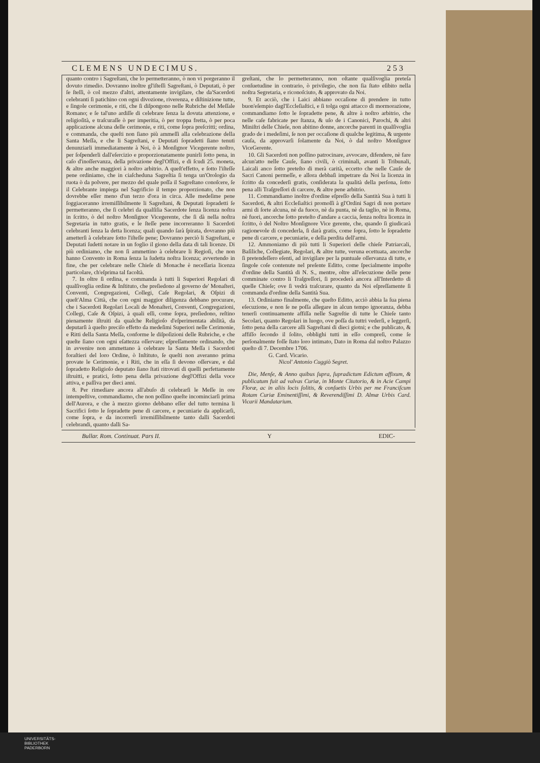CLEMENS UNDECIMUS. 253
quanto contro i Sagreſtani, che lo permetteranno, ò non vi porgeranno il dovuto rimedio. Dovranno inoltre gl'iſteſſi Sagreſtani, ò Deputati, ò per ſe ſteſſi, ò col mezzo d'altri, attentamente invigilare, che da'Sacerdoti celebranti ſi patichino con ogni divozione, riverenza, e diſtinizione tutte, e ſingole cerimonie, e riti, che ſi diſpongono nelle Rubriche del Meſſale Romano; e ſe tal'uno ardiſſe di celebrare ſenza la dovuta attenzione, e religioſità, e traſcuraſſe ò per imperitia, ò per troppa fretta, ò per poca applicazione alcuna delle cerimonie, e riti, come ſopra preſcritti; ordina, e commanda, che queſti non ſiano più ammeſſi alla celebrazione della Santa Meſſa, e che li Sagreſtani, e Deputati ſopradetti ſiano tenuti denunziarli immediatamente à Noi, ò à Monſignor Vicegerente noſtro, per ſoſpenderli dall'eſercizio e proporzionatamente punirli ſotto pena, in caſo d'inoſſervanza, della privazione degl'Offizi, e di ſcudi 25. moneta, & altre anche maggiori à noſtro arbitrio. A queſt'effetto, e ſotto l'iſteſſe pene ordiniamo, che in ciaſcheduna Sagreſtia ſi tenga un'Orologio da ruota ò da polvere, per mezzo del quale poſſa il Sagreſtano conoſcere, ſe il Celebrante impiega nel Sagrificio il tempo proporzionato, che non dovrebbe eſſer meno d'un terzo d'ora in circa. Alle medeſime pene ſoggiaceranno irremiſſibilmente li Sagreſtani, & Deputati ſopradetti ſe permetteranno, che ſi celebri da qualſiſia Sacerdote ſenza licenza noſtra in ſcritto, ò del noſtro Monſignor Vicegerente, che ſi dà nella noſtra Segretaria in tutto gratis, e le ſteſſe pene incorreranno li Sacerdoti celebranti ſenza la detta licenza; quali quando ſarà ſpirata, dovranno più ametterſi à celebrare ſotto l'iſteſſe pene; Dovranno perciò li Sagreſtani, e Deputati ſudetti notare in un foglio il giono della data di tali licenze. Di più ordiniamo, che non ſi ammettino à celebrare li Regioſi, che non hanno Convento in Roma ſenza la ſudetta noſtra licenza; avvertendo in fine, che per celebrare nelle Chieſe di Monache è neceſſaria licenza particolare, ch'eſprima tal facoltà.
7. In oltre ſi ordina, e commanda à tutti li Superiori Regolari di qualſivoglia ordine & Inſtituto, che preſiedono al governo de' Monaſteri, Conventi, Congregazioni, Collegi, Caſe Regolari, & Oſpizi di queſt'Alma Città, che con ogni maggior diligenza debbano procurare, che i Sacerdoti Regolari Locali de Monaſteri, Conventi, Congregazioni, Collegi, Caſe & Oſpizi, à quali eſſi, come ſopra, preſiedono, reſtino pienamente iſtruiti da qualche Religioſo d'eſperimentata abilità, da deputarſi à queſto preciſo effetto da medeſimi Superiori nelle Cerimonie, e Ritti della Santa Meſſa, conforme le diſpoſizioni delle Rubriche, e che queſte ſiano con ogni eſattezza oſſervare; eſpreſſamente ordinando, che in avvenire non ammettano à celebrare la Santa Meſſa i Sacerdoti foraſtieri del loro Ordine, ò Inſtituto, ſe queſti non averanno prima provate le Cerimonie, e i Riti, che in eſſa ſi devono oſſervare, e dal ſopradetto Religioſo deputato ſiano ſtati ritrovati di quelli perfettamente iſtruitti, e pratici, ſotto pena della privazione degl'Offizi della voce attiva, e paſſiva per dieci anni.
8. Per rimediare ancora all'abuſo di celebrarſi le Meſſe in ore intempeſtive, commandiamo, che non poſſino queſte incominciarſi prima dell'Aurora, e che à mezzo giorno debbano eſſer del tutto termina li Sacrifici ſotto le ſopradette pene di carcere, e pecuniarie da applicarſi, come ſopra, e da incorrerſi irremiſſibilmente tanto dalli Sacerdoti celebrandi, quanto dalli Sa-
greſtani, che lo permetteranno, non oſtante qualſivoglia preteſa conſuetudine in contrario, ò privilegio, che non ſia ſtato eſibito nella noſtra Segretaria, e riconoſciuto, & approvato da Noi.
9. Et acciò, che i Laici abbiano occaſione di prendere in tutto buon'eſempio dagl'Eccleſiaſtici, e ſi tolga ogni attacco di mormorazione, commandiamo ſotto le ſopradette pene, & altre à noſtro arbitrio, che nelle caſe fabricate per ſtanza, & uſo de i Canonici, Parochi, & altri Miniſtri delle Chieſe, non abitino donne, ancorche parenti in qualſivoglia grado de i medeſimi, ſe non per occaſione di qualche legitima, & urgente cauſa, da approvarſi ſolamente da Noi, ò dal noſtro Monſignor ViceGerente.
10. Gli Sacerdoti non poſſino patrocinare, avvocare, difendere, nè fare alcun'atto nelle Cauſe, ſiano civili, ò criminali, avanti li Tribunali, Laicali anco ſotto preteſto di merà carità, eccetto che nelle Cauſe de Sacri Canoni permeſſe, e allora debbaſi impetrare da Noi la licenza in ſcritto da concederſi gratis, conſiderata la qualità della perſona, ſotto pena alli Traſgreſſori di carcere, & altre pene arbitrio.
11. Commandiamo inoltre d'ordine eſpreſſo della Santità Sua à tutti li Sacerdoti, & altri Eccleſiaſtici promoſſi à gl'Ordini Sagri di non portare armi di ſorte alcuna, nè da fuoco, nè da punta, nè da taglio, nè in Roma, nè fuori, ancorche ſotto preteſto d'andare a caccia, ſenza noſtra licenza in ſcritto, ò del Noſtro Monſignore Vice gerente, che, quando ſi giudicarà ragionevole di concederla, ſi darà gratis, come ſopra, ſotto le ſopradette pene di carcere, e pecuniarie, e della perdita dell'armi.
12. Ammoniamo di più tutti li Superiori delle chieſe Patriarcali, Baſiliche, Collegiate, Regolari, & altre tutte, veruna ecettuata, ancorche ſi pretendeſſero eſenti, ad invigilare per la puntuale oſſervanza di tutte, e ſingole coſe contenute nel preſente Editto, come ſpecialmente impoſte d'ordine della Santità di N. S., mentre, oltre all'eſecuzione delle pene comminate contro li Traſgreſſori, ſi procederà ancora all'Interdetto di quelle Chieſe; ove ſi vedrà traſcurare, quanto da Noi eſpreſſamente ſi commanda d'ordine della Santità Sua.
13. Ordiniamo finalmente, che queſto Editto, acciò abbia la ſua piena eſecuzione, e non ſe ne poſſa allegare in alcun tempo ignoranza, debba tenerſi continuamente affiſſa nelle Sagreſtie di tutte le Chieſe tanto Secolari, quanto Regolari in luogo, ove poſſa da tuttri vederſi, e leggerſi, ſotto pena della carcere alli Sagreſtani di dieci giotni; e che publicato, & affiſſo ſecondo il ſolito, obblighi tutti in eſſo compreſi, come ſe perſonalmente foſſe ſtato loro intimato, Dato in Roma dal noſtro Palazzo queſto dì 7. Decembre 1706.
G. Card. Vicario.
Nicol' Antonio Cuggiò Segret.
Die, Menſe, & Anno quibus ſupra, ſupradictum Edictum affixum, & publicatum fuit ad valvas Curiæ, in Monte Citatorio, & in Acie Campi Floræ, ac in aliis locis ſolitis, & conſuetis Urbis per me Franciſcum Rotam Curiæ Eminentiſſimi, & Reverendiſſimi D. Almæ Urbis Card. Vicarii Mandatarium.
Bullar. Rom. Continuat. Pars II. Y EDIC-
UNIVERSITÄTS-
BIBLIOTHEK
PADERBORN